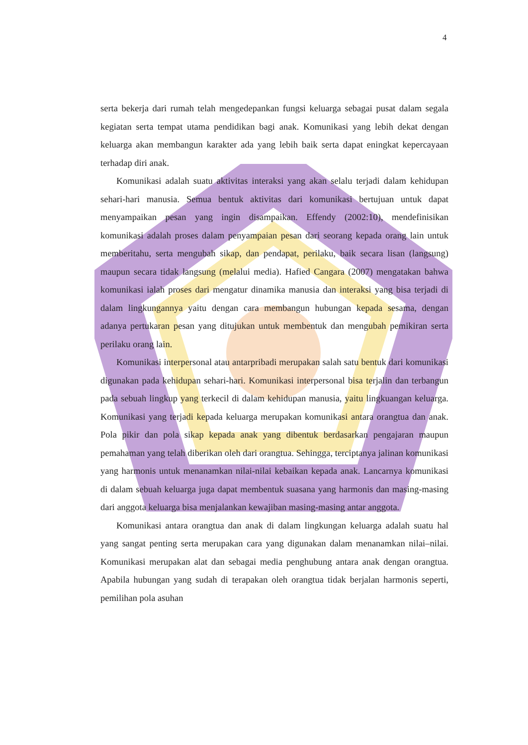4
serta bekerja dari rumah telah mengedepankan fungsi keluarga sebagai pusat dalam segala kegiatan serta tempat utama pendidikan bagi anak. Komunikasi yang lebih dekat dengan keluarga akan membangun karakter ada yang lebih baik serta dapat eningkat kepercayaan terhadap diri anak.
Komunikasi adalah suatu aktivitas interaksi yang akan selalu terjadi dalam kehidupan sehari-hari manusia. Semua bentuk aktivitas dari komunikasi bertujuan untuk dapat menyampaikan pesan yang ingin disampaikan. Effendy (2002:10), mendefinisikan komunikasi adalah proses dalam penyampaian pesan dari seorang kepada orang lain untuk memberitahu, serta mengubah sikap, dan pendapat, perilaku, baik secara lisan (langsung) maupun secara tidak langsung (melalui media). Hafied Cangara (2007) mengatakan bahwa komunikasi ialah proses dari mengatur dinamika manusia dan interaksi yang bisa terjadi di dalam lingkungannya yaitu dengan cara membangun hubungan kepada sesama, dengan adanya pertukaran pesan yang ditujukan untuk membentuk dan mengubah pemikiran serta perilaku orang lain.
Komunikasi interpersonal atau antarpribadi merupakan salah satu bentuk dari komunikasi digunakan pada kehidupan sehari-hari. Komunikasi interpersonal bisa terjalin dan terbangun pada sebuah lingkup yang terkecil di dalam kehidupan manusia, yaitu lingkuangan keluarga. Komunikasi yang terjadi kepada keluarga merupakan komunikasi antara orangtua dan anak. Pola pikir dan pola sikap kepada anak yang dibentuk berdasarkan pengajaran maupun pemahaman yang telah diberikan oleh dari orangtua. Sehingga, terciptanya jalinan komunikasi yang harmonis untuk menanamkan nilai-nilai kebaikan kepada anak. Lancarnya komunikasi di dalam sebuah keluarga juga dapat membentuk suasana yang harmonis dan masing-masing dari anggota keluarga bisa menjalankan kewajiban masing-masing antar anggota.
Komunikasi antara orangtua dan anak di dalam lingkungan keluarga adalah suatu hal yang sangat penting serta merupakan cara yang digunakan dalam menanamkan nilai–nilai. Komunikasi merupakan alat dan sebagai media penghubung antara anak dengan orangtua. Apabila hubungan yang sudah di terapakan oleh orangtua tidak berjalan harmonis seperti, pemilihan pola asuhan